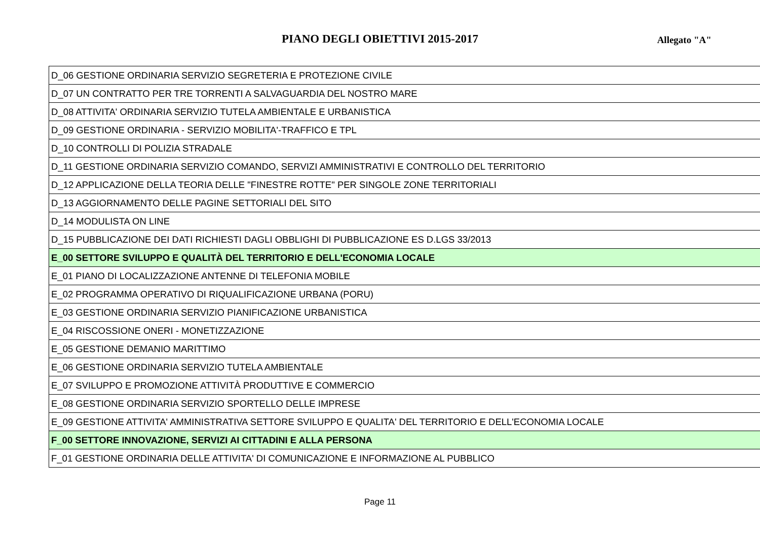PIANO DEGLI OBIETTIVI 2015-2017
Allegato "A"
| D_06 GESTIONE ORDINARIA SERVIZIO SEGRETERIA E PROTEZIONE CIVILE |
| D_07 UN CONTRATTO PER TRE TORRENTI A SALVAGUARDIA DEL NOSTRO MARE |
| D_08 ATTIVITA' ORDINARIA SERVIZIO TUTELA AMBIENTALE E URBANISTICA |
| D_09 GESTIONE ORDINARIA - SERVIZIO MOBILITA'-TRAFFICO E TPL |
| D_10 CONTROLLI DI POLIZIA STRADALE |
| D_11 GESTIONE ORDINARIA SERVIZIO COMANDO, SERVIZI AMMINISTRATIVI E CONTROLLO DEL TERRITORIO |
| D_12 APPLICAZIONE DELLA TEORIA DELLE "FINESTRE ROTTE" PER SINGOLE ZONE TERRITORIALI |
| D_13 AGGIORNAMENTO DELLE PAGINE SETTORIALI DEL SITO |
| D_14 MODULISTA ON LINE |
| D_15 PUBBLICAZIONE DEI DATI RICHIESTI DAGLI OBBLIGHI DI PUBBLICAZIONE ES D.LGS 33/2013 |
| E_00 SETTORE SVILUPPO E QUALITÀ DEL TERRITORIO E DELL'ECONOMIA LOCALE |
| E_01 PIANO DI LOCALIZZAZIONE ANTENNE DI TELEFONIA MOBILE |
| E_02 PROGRAMMA OPERATIVO DI RIQUALIFICAZIONE URBANA (PORU) |
| E_03 GESTIONE ORDINARIA SERVIZIO PIANIFICAZIONE URBANISTICA |
| E_04 RISCOSSIONE ONERI - MONETIZZAZIONE |
| E_05 GESTIONE DEMANIO MARITTIMO |
| E_06 GESTIONE ORDINARIA SERVIZIO TUTELA AMBIENTALE |
| E_07 SVILUPPO E PROMOZIONE ATTIVITÀ PRODUTTIVE E COMMERCIO |
| E_08 GESTIONE ORDINARIA SERVIZIO SPORTELLO DELLE IMPRESE |
| E_09 GESTIONE ATTIVITA' AMMINISTRATIVA SETTORE SVILUPPO E QUALITA' DEL TERRITORIO E DELL'ECONOMIA LOCALE |
| F_00 SETTORE INNOVAZIONE, SERVIZI AI CITTADINI E ALLA PERSONA |
| F_01 GESTIONE ORDINARIA DELLE ATTIVITA' DI COMUNICAZIONE E INFORMAZIONE AL PUBBLICO |
Page 11